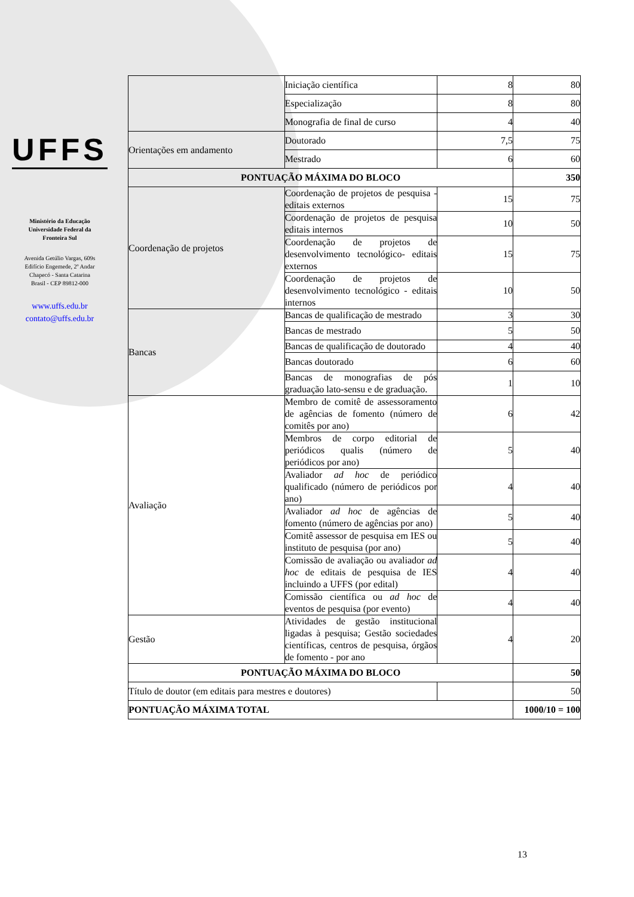UFFS
Ministério da Educação
Universidade Federal da
Fronteira Sul
Avenida Getúlio Vargas, 609s
Edifício Engemede, 2º Andar
Chapecó - Santa Catarina
Brasil - CEP 89812-000
www.uffs.edu.br
contato@uffs.edu.br
| | Iniciação científica | 8 | 80 |
| | Especialização | 8 | 80 |
| | Monografia de final de curso | 4 | 40 |
| Orientações em andamento | Doutorado | 7,5 | 75 |
| | Mestrado | 6 | 60 |
| PONTUAÇÃO MÁXIMA DO BLOCO | | | 350 |
| Coordenação de projetos | Coordenação de projetos de pesquisa - editais externos | 15 | 75 |
| | Coordenação de projetos de pesquisa editais internos | 10 | 50 |
| | Coordenação de projetos de desenvolvimento tecnológico- editais externos | 15 | 75 |
| | Coordenação de projetos de desenvolvimento tecnológico - editais internos | 10 | 50 |
| Bancas | Bancas de qualificação de mestrado | 3 | 30 |
| | Bancas de mestrado | 5 | 50 |
| | Bancas de qualificação de doutorado | 4 | 40 |
| | Bancas doutorado | 6 | 60 |
| | Bancas de monografias de pós graduação lato-sensu e de graduação. | 1 | 10 |
| Avaliação | Membro de comitê de assessoramento de agências de fomento (número de comitês por ano) | 6 | 42 |
| | Membros de corpo editorial de periódicos qualis (número de periódicos por ano) | 5 | 40 |
| | Avaliador ad hoc de periódico qualificado (número de periódicos por ano) | 4 | 40 |
| | Avaliador ad hoc de agências de fomento (número de agências por ano) | 5 | 40 |
| | Comitê assessor de pesquisa em IES ou instituto de pesquisa (por ano) | 5 | 40 |
| | Comissão de avaliação ou avaliador ad hoc de editais de pesquisa de IES incluindo a UFFS (por edital) | 4 | 40 |
| | Comissão científica ou ad hoc de eventos de pesquisa (por evento) | 4 | 40 |
| Gestão | Atividades de gestão institucional ligadas à pesquisa; Gestão sociedades científicas, centros de pesquisa, órgãos de fomento - por ano | 4 | 20 |
| PONTUAÇÃO MÁXIMA DO BLOCO | | | 50 |
| Título de doutor (em editais para mestres e doutores) | | | 50 |
| PONTUAÇÃO MÁXIMA TOTAL | | | 1000/10 = 100 |
13